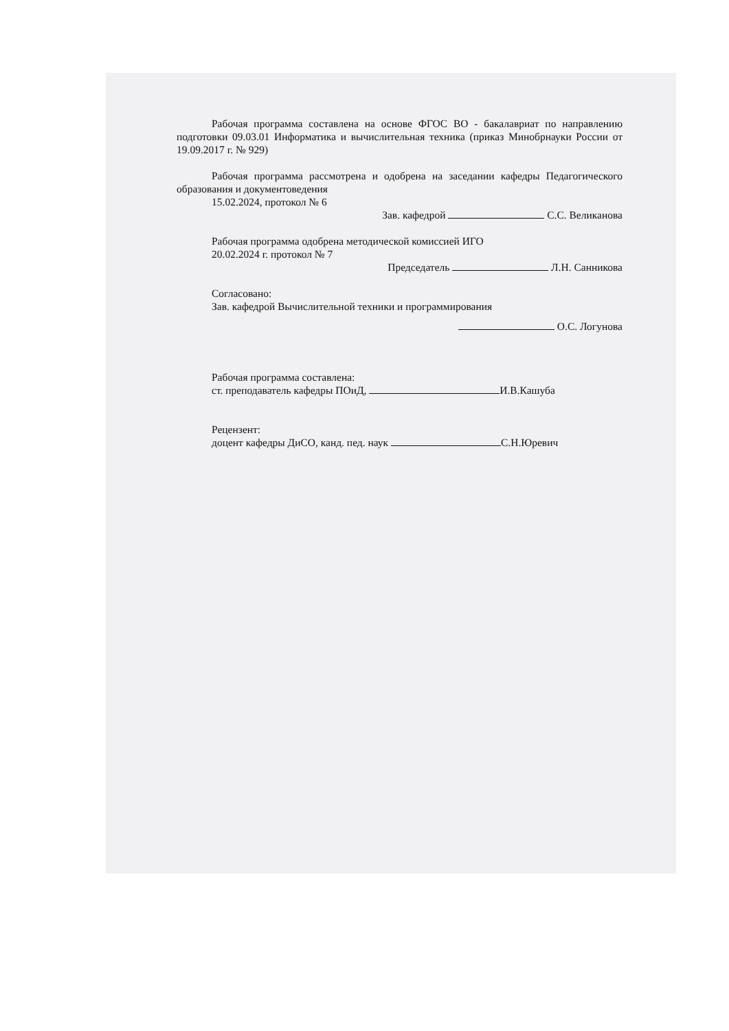Рабочая программа составлена на основе ФГОС ВО - бакалавриат по направлению подготовки 09.03.01 Информатика и вычислительная техника (приказ Минобрнауки России от 19.09.2017 г. № 929)
Рабочая программа рассмотрена и одобрена на заседании кафедры Педагогического образования и документоведения
15.02.2024, протокол № 6
Зав. кафедрой С.С. Великанова
Рабочая программа одобрена методической комиссией ИГО
20.02.2024 г. протокол № 7
Председатель Л.Н. Санникова
Согласовано:
Зав. кафедрой Вычислительной техники и программирования
О.С. Логунова
Рабочая программа составлена:
ст. преподаватель кафедры ПОиД, И.В.Кашуба
Рецензент:
доцент кафедры ДиСО, канд. пед. наук С.Н.Юревич